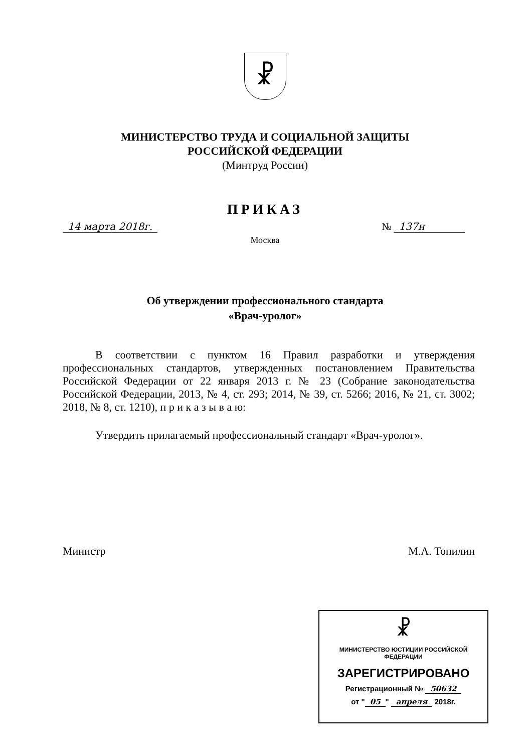☧
МИНИСТЕРСТВО ТРУДА И СОЦИАЛЬНОЙ ЗАЩИТЫ
РОССИЙСКОЙ ФЕДЕРАЦИИ
(Минтруд России)
ПРИКАЗ
14 марта 2018г. № 137н
Москва
Об утверждении профессионального стандарта
«Врач-уролог»
В соответствии с пунктом 16 Правил разработки и утверждения профессиональных стандартов, утвержденных постановлением Правительства Российской Федерации от 22 января 2013 г. № 23 (Собрание законодательства Российской Федерации, 2013, № 4, ст. 293; 2014, № 39, ст. 5266; 2016, № 21, ст. 3002; 2018, № 8, ст. 1210), п р и к а з ы в а ю:
Утвердить прилагаемый профессиональный стандарт «Врач-уролог».
Министр М.А. Топилин
☧
МИНИСТЕРСТВО ЮСТИЦИИ РОССИЙСКОЙ ФЕДЕРАЦИИ
ЗАРЕГИСТРИРОВАНО
Регистрационный № 50632
от " 05 " апреля 2018г.